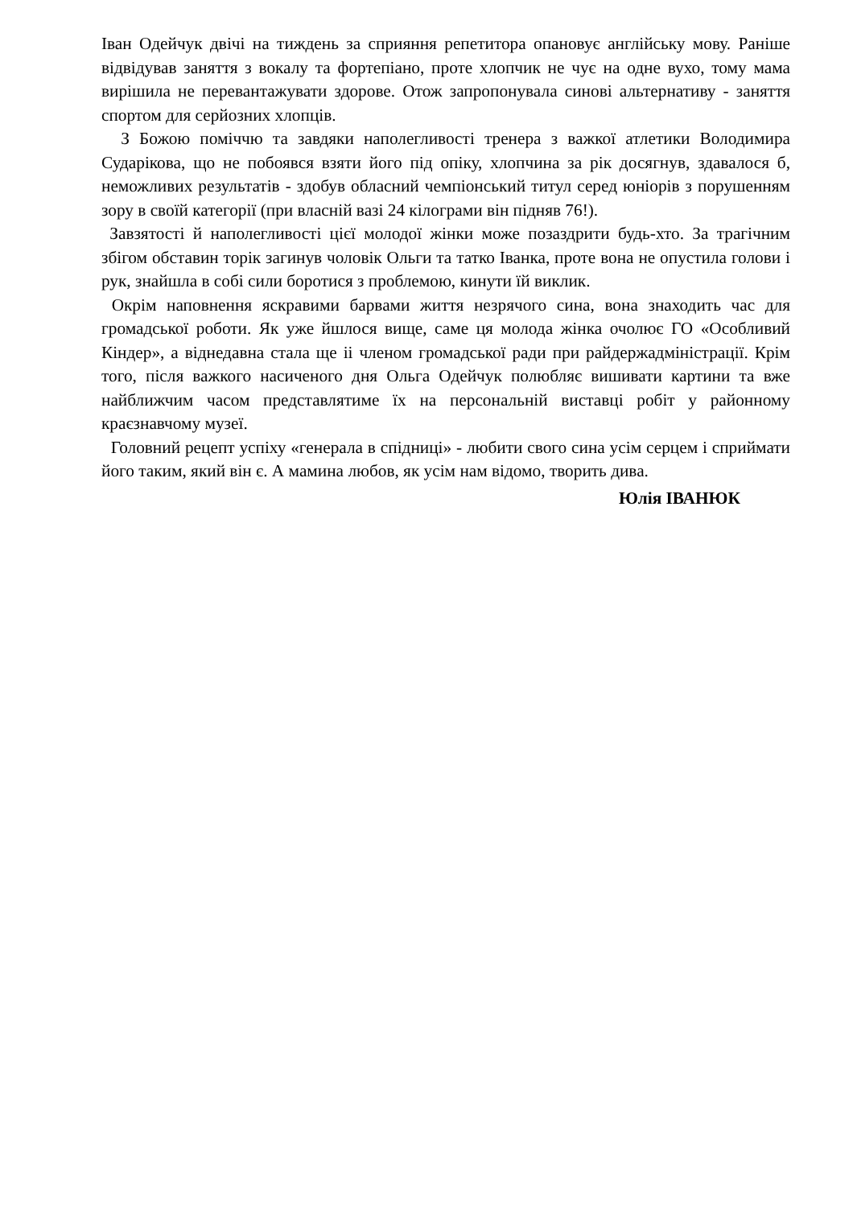Іван Одейчук двічі на тиждень за сприяння репетитора опановує англійську мову. Раніше відвідував заняття з вокалу та фортепіано, проте хлопчик не чує на одне вухо, тому мама вирішила не перевантажувати здорове. Отож запропонувала синові альтернативу - заняття спортом для серйозних хлопців.
З Божою поміччю та завдяки наполегливості тренера з важкої атлетики Володимира Сударікова, що не побоявся взяти його під опіку, хлопчина за рік досягнув, здавалося б, неможливих результатів - здобув обласний чемпіонський титул серед юніорів з порушенням зору в своїй категорії (при власній вазі 24 кілограми він підняв 76!).
Завзятості й наполегливості цієї молодої жінки може позаздрити будь-хто. За трагічним збігом обставин торік загинув чоловік Ольги та татко Іванка, проте вона не опустила голови і рук, знайшла в собі сили боротися з проблемою, кинути їй виклик.
Окрім наповнення яскравими барвами життя незрячого сина, вона знаходить час для громадської роботи. Як уже йшлося вище, саме ця молода жінка очолює ГО «Особливий Кіндер», а віднедавна стала ще іі членом громадської ради при райдержадміністрації. Крім того, після важкого насиченого дня Ольга Одейчук полюбляє вишивати картини та вже найближчим часом представлятиме їх на персональній виставці робіт у районному краєзнавчому музеї.
Головний рецепт успіху «генерала в спідниці» - любити свого сина усім серцем і сприймати його таким, який він є. А мамина любов, як усім нам відомо, творить дива.
Юлія ІВАНЮК